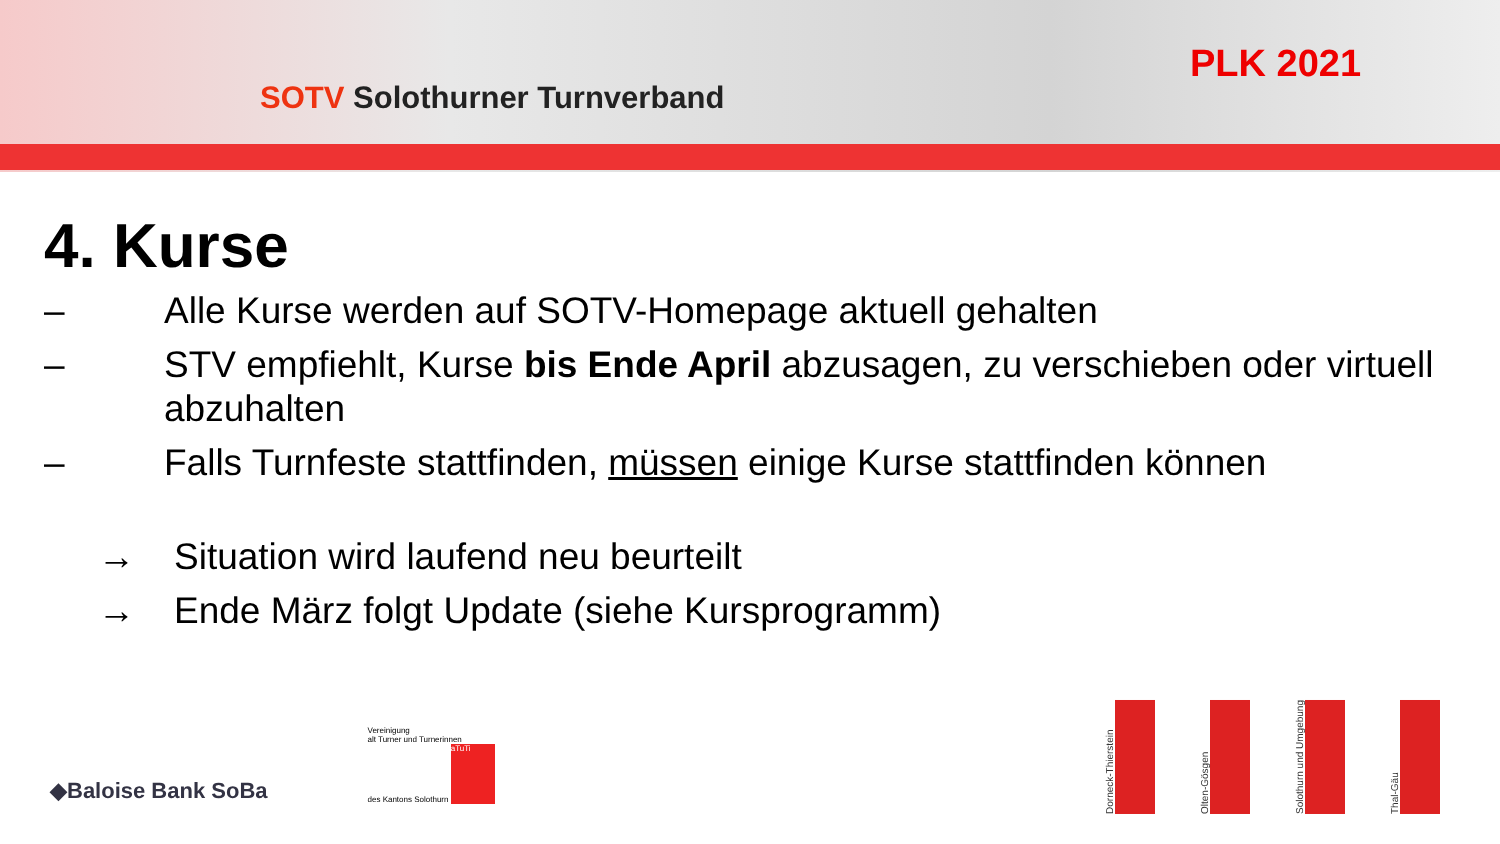SOTV Solothurner Turnverband
PLK 2021
4. Kurse
– Alle Kurse werden auf SOTV-Homepage aktuell gehalten
– STV empfiehlt, Kurse bis Ende April abzusagen, zu verschieben oder virtuell abzuhalten
– Falls Turnfeste stattfinden, müssen einige Kurse stattfinden können
→ Situation wird laufend neu beurteilt
→ Ende März folgt Update (siehe Kursprogramm)
◆Baloise Bank SoBa
Vereinigung
alt Turner und Turnerinnen
des Kantons Solothurn aTuTi
Dorneck-Thierstein
Olten-Gösgen
Solothurn und Umgebung
Thal-Gäu